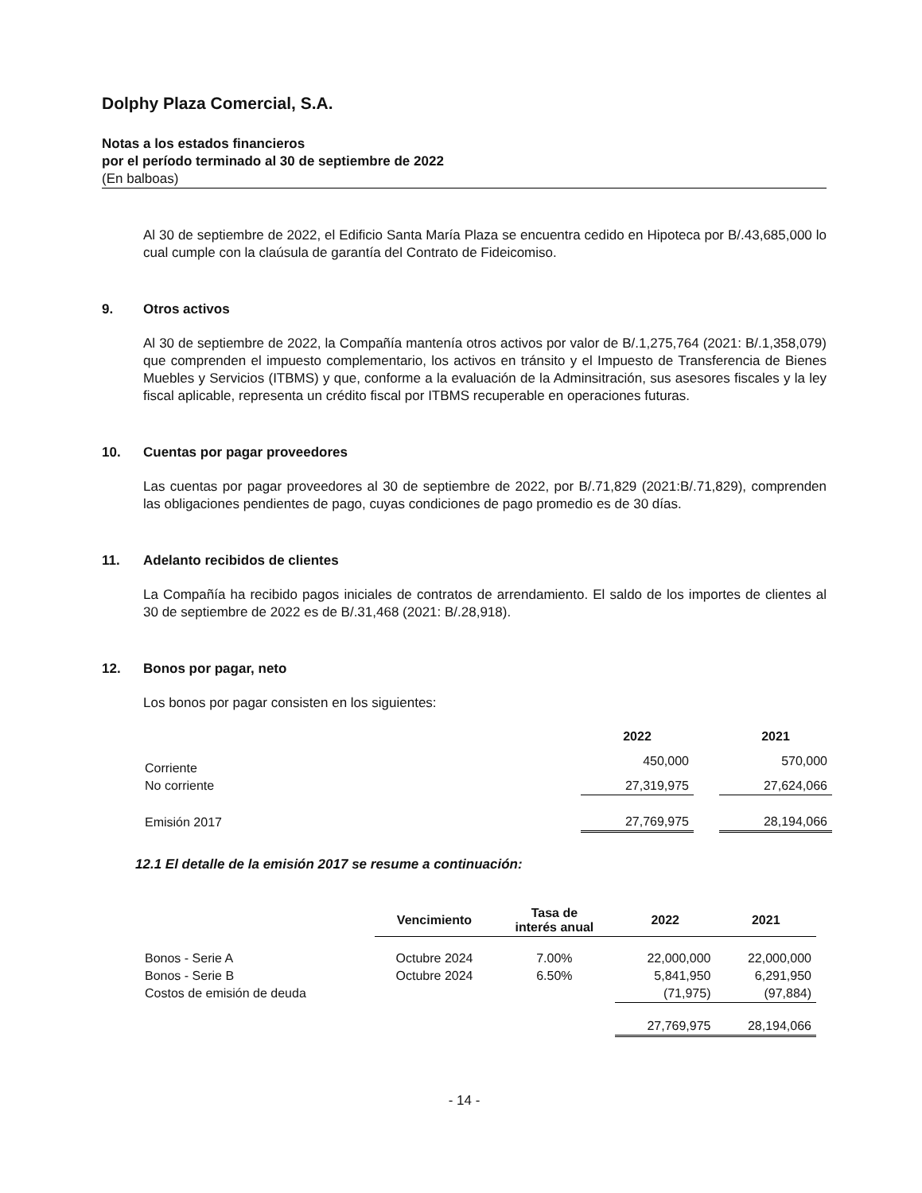Dolphy Plaza Comercial, S.A.
Notas a los estados financieros
por el período terminado al 30 de septiembre de 2022
(En balboas)
Al 30 de septiembre de 2022, el Edificio Santa María Plaza se encuentra cedido en Hipoteca por B/.43,685,000 lo cual cumple con la claúsula de garantía del Contrato de Fideicomiso.
9. Otros activos
Al 30 de septiembre de 2022, la Compañía mantenía otros activos por valor de B/.1,275,764 (2021: B/.1,358,079) que comprenden el impuesto complementario, los activos en tránsito y el Impuesto de Transferencia de Bienes Muebles y Servicios (ITBMS) y que, conforme a la evaluación de la Adminsitración, sus asesores fiscales y la ley fiscal aplicable, representa un crédito fiscal por ITBMS recuperable en operaciones futuras.
10. Cuentas por pagar proveedores
Las cuentas por pagar proveedores al 30 de septiembre de 2022, por B/.71,829 (2021:B/.71,829), comprenden las obligaciones pendientes de pago, cuyas condiciones de pago promedio es de 30 días.
11. Adelanto recibidos de clientes
La Compañía ha recibido pagos iniciales de contratos de arrendamiento. El saldo de los importes de clientes al 30 de septiembre de 2022 es de B/.31,468 (2021: B/.28,918).
12. Bonos por pagar, neto
Los bonos por pagar consisten en los siguientes:
| | 2022 | | 2021 |
| --- | --- | --- | --- |
| Corriente | 450,000 | | 570,000 |
| No corriente | 27,319,975 | | 27,624,066 |
| Emisión 2017 | 27,769,975 | | 28,194,066 |
12.1 El detalle de la emisión 2017 se resume a continuación:
| | Vencimiento | Tasa de interés anual | 2022 | 2021 |
| --- | --- | --- | --- | --- |
| Bonos - Serie A | Octubre 2024 | 7.00% | 22,000,000 | 22,000,000 |
| Bonos - Serie B | Octubre 2024 | 6.50% | 5,841,950 | 6,291,950 |
| Costos de emisión de deuda | | | (71,975) | (97,884) |
| | | | 27,769,975 | 28,194,066 |
- 14 -